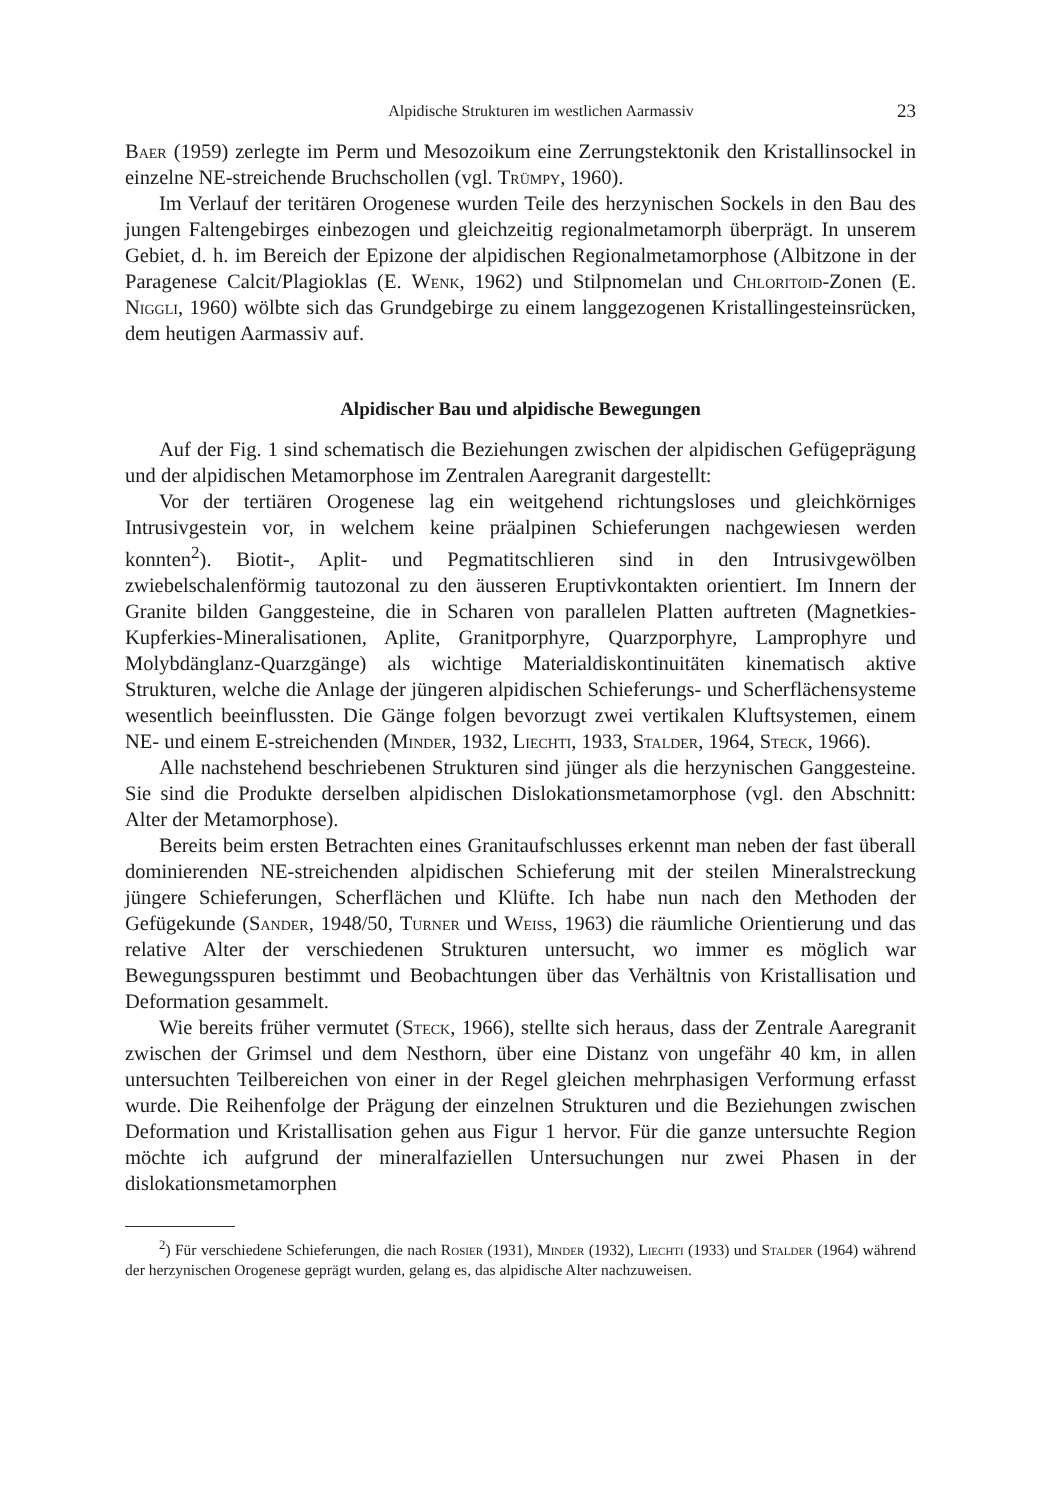Alpidische Strukturen im westlichen Aarmassiv 23
Baer (1959) zerlegte im Perm und Mesozoikum eine Zerrungstektonik den Kristallinsockel in einzelne NE-streichende Bruchschollen (vgl. Trümpy, 1960).
Im Verlauf der teritären Orogenese wurden Teile des herzynischen Sockels in den Bau des jungen Faltengebirges einbezogen und gleichzeitig regionalmetamorph überprägt. In unserem Gebiet, d. h. im Bereich der Epizone der alpidischen Regionalmetamorphose (Albitzone in der Paragenese Calcit/Plagioklas (E. Wenk, 1962) und Stilpnomelan und Chloritoid-Zonen (E. Niggli, 1960) wölbte sich das Grundgebirge zu einem langgezogenen Kristallingesteinsrücken, dem heutigen Aarmassiv auf.
Alpidischer Bau und alpidische Bewegungen
Auf der Fig. 1 sind schematisch die Beziehungen zwischen der alpidischen Gefügeprägung und der alpidischen Metamorphose im Zentralen Aaregranit dargestellt:
Vor der tertiären Orogenese lag ein weitgehend richtungsloses und gleichkörniges Intrusivgestein vor, in welchem keine präalpinen Schieferungen nachgewiesen werden konnten<sup>2</sup>). Biotit-, Aplit- und Pegmatitschlieren sind in den Intrusivgewölben zwiebelschalenförmig tautozonal zu den äusseren Eruptivkontakten orientiert. Im Innern der Granite bilden Ganggesteine, die in Scharen von parallelen Platten auftreten (Magnetkies-Kupferkies-Mineralisationen, Aplite, Granitporphyre, Quarzporphyre, Lamprophyre und Molybdänglanz-Quarzgänge) als wichtige Materialdiskontinuitäten kinematisch aktive Strukturen, welche die Anlage der jüngeren alpidischen Schieferungs- und Scherflächensysteme wesentlich beeinflussten. Die Gänge folgen bevorzugt zwei vertikalen Kluftsystemen, einem NE- und einem E-streichenden (Minder, 1932, Liechti, 1933, Stalder, 1964, Steck, 1966).
Alle nachstehend beschriebenen Strukturen sind jünger als die herzynischen Ganggesteine. Sie sind die Produkte derselben alpidischen Dislokationsmetamorphose (vgl. den Abschnitt: Alter der Metamorphose).
Bereits beim ersten Betrachten eines Granitaufschlusses erkennt man neben der fast überall dominierenden NE-streichenden alpidischen Schieferung mit der steilen Mineralstreckung jüngere Schieferungen, Scherflächen und Klüfte. Ich habe nun nach den Methoden der Gefügekunde (Sander, 1948/50, Turner und Weiss, 1963) die räumliche Orientierung und das relative Alter der verschiedenen Strukturen untersucht, wo immer es möglich war Bewegungsspuren bestimmt und Beobachtungen über das Verhältnis von Kristallisation und Deformation gesammelt.
Wie bereits früher vermutet (Steck, 1966), stellte sich heraus, dass der Zentrale Aaregranit zwischen der Grimsel und dem Nesthorn, über eine Distanz von ungefähr 40 km, in allen untersuchten Teilbereichen von einer in der Regel gleichen mehrphasigen Verformung erfasst wurde. Die Reihenfolge der Prägung der einzelnen Strukturen und die Beziehungen zwischen Deformation und Kristallisation gehen aus Figur 1 hervor. Für die ganze untersuchte Region möchte ich aufgrund der mineralfaziellen Untersuchungen nur zwei Phasen in der dislokationsmetamorphen
<sup>2</sup>) Für verschiedene Schieferungen, die nach Rosier (1931), Minder (1932), Liechti (1933) und Stalder (1964) während der herzynischen Orogenese geprägt wurden, gelang es, das alpidische Alter nachzuweisen.